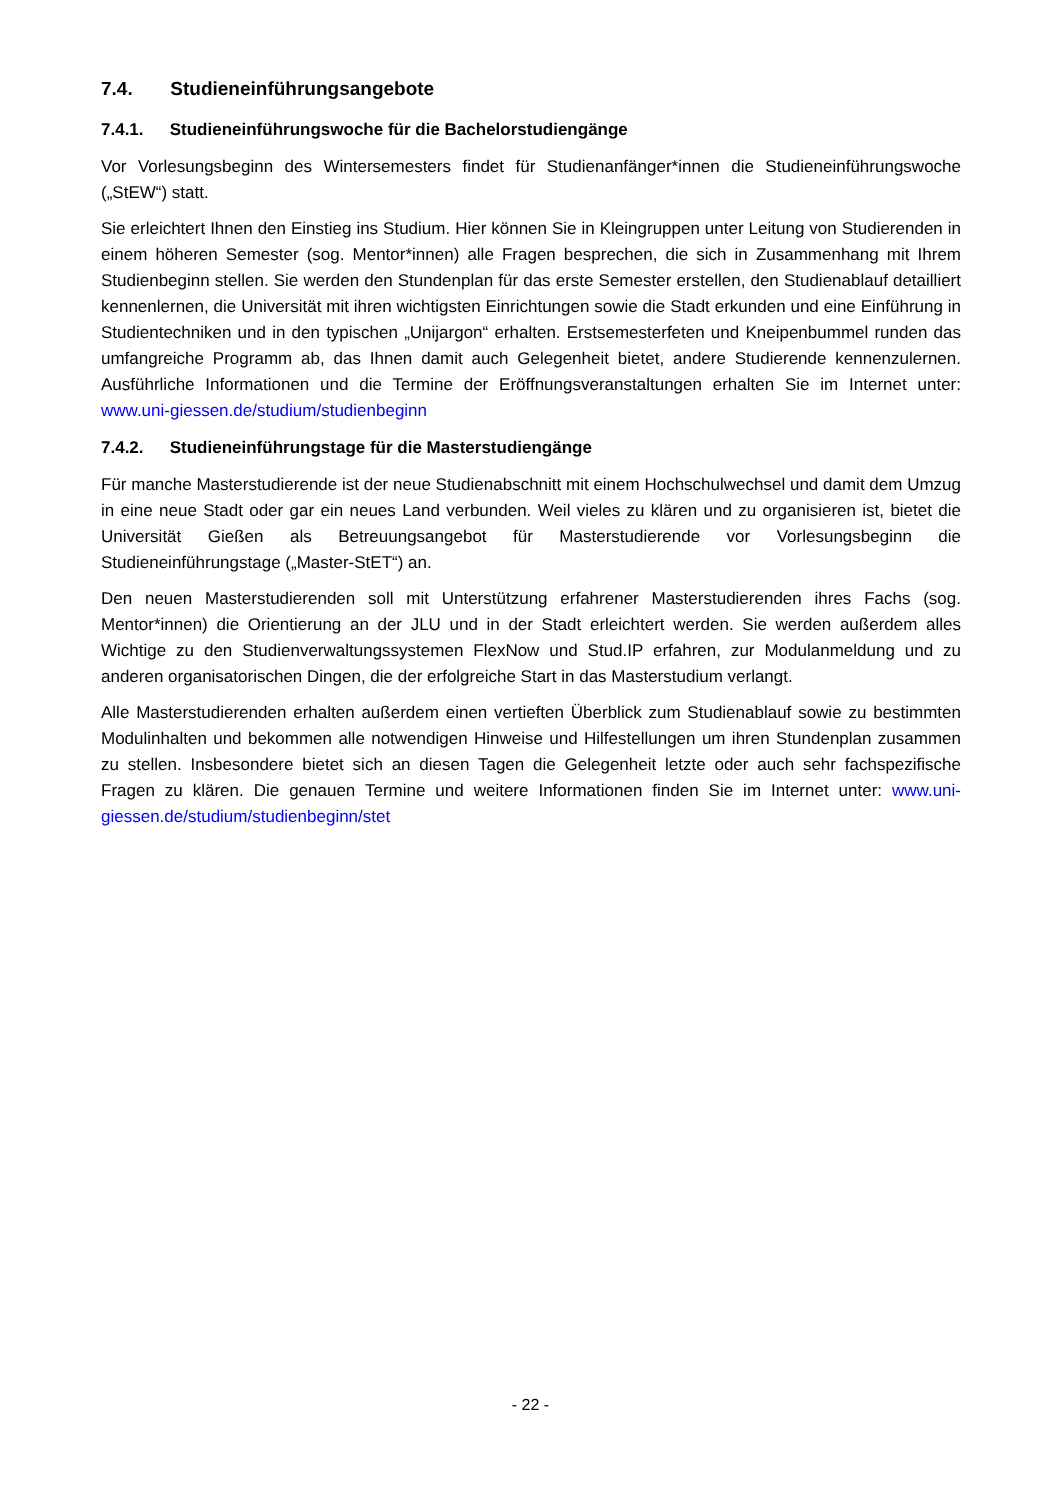7.4. Studieneinführungsangebote
7.4.1. Studieneinführungswoche für die Bachelorstudiengänge
Vor Vorlesungsbeginn des Wintersemesters findet für Studienanfänger*innen die Studienein­führungswoche („StEW“) statt.
Sie erleichtert Ihnen den Einstieg ins Studium. Hier können Sie in Kleingruppen unter Leitung von Studierenden in einem höheren Semester (sog. Mentor*innen) alle Fragen besprechen, die sich in Zusammenhang mit Ihrem Studienbeginn stellen. Sie werden den Stundenplan für das erste Semester erstellen, den Studienablauf detailliert kennenlernen, die Universität mit ihren wichtigsten Einrichtungen sowie die Stadt erkunden und eine Einführung in Studientechniken und in den typischen „Unijargon“ erhalten. Erstsemesterfeten und Kneipenbummel runden das umfangreiche Programm ab, das Ihnen damit auch Gelegenheit bietet, andere Studierende kennenzulernen. Ausführliche Informationen und die Termine der Eröffnungsveranstaltungen erhalten Sie im Internet unter: www.uni-giessen.de/studium/studienbeginn
7.4.2. Studieneinführungstage für die Masterstudiengänge
Für manche Masterstudierende ist der neue Studienabschnitt mit einem Hochschulwechsel und damit dem Umzug in eine neue Stadt oder gar ein neues Land verbunden. Weil vieles zu klären und zu organisieren ist, bietet die Universität Gießen als Betreuungsangebot für Masterstudierende vor Vorlesungsbeginn die Studieneinführungstage („Master-StET“) an.
Den neuen Masterstudierenden soll mit Unterstützung erfahrener Masterstudierenden ihres Fachs (sog. Mentor*innen) die Orientierung an der JLU und in der Stadt erleichtert werden. Sie werden außerdem alles Wichtige zu den Studienverwaltungssystemen FlexNow und Stud.IP erfahren, zur Modulanmeldung und zu anderen organisatorischen Dingen, die der erfolgreiche Start in das Masterstudium verlangt.
Alle Masterstudierenden erhalten außerdem einen vertieften Überblick zum Studienablauf sowie zu bestimmten Modulinhalten und bekommen alle notwendigen Hinweise und Hilfestellungen um ihren Stundenplan zusammen zu stellen. Insbesondere bietet sich an diesen Tagen die Gelegenheit letzte oder auch sehr fachspezifische Fragen zu klären. Die genauen Termine und weitere Informationen finden Sie im Internet unter: www.uni-giessen.de/studium/studienbeginn/stet
- 22 -